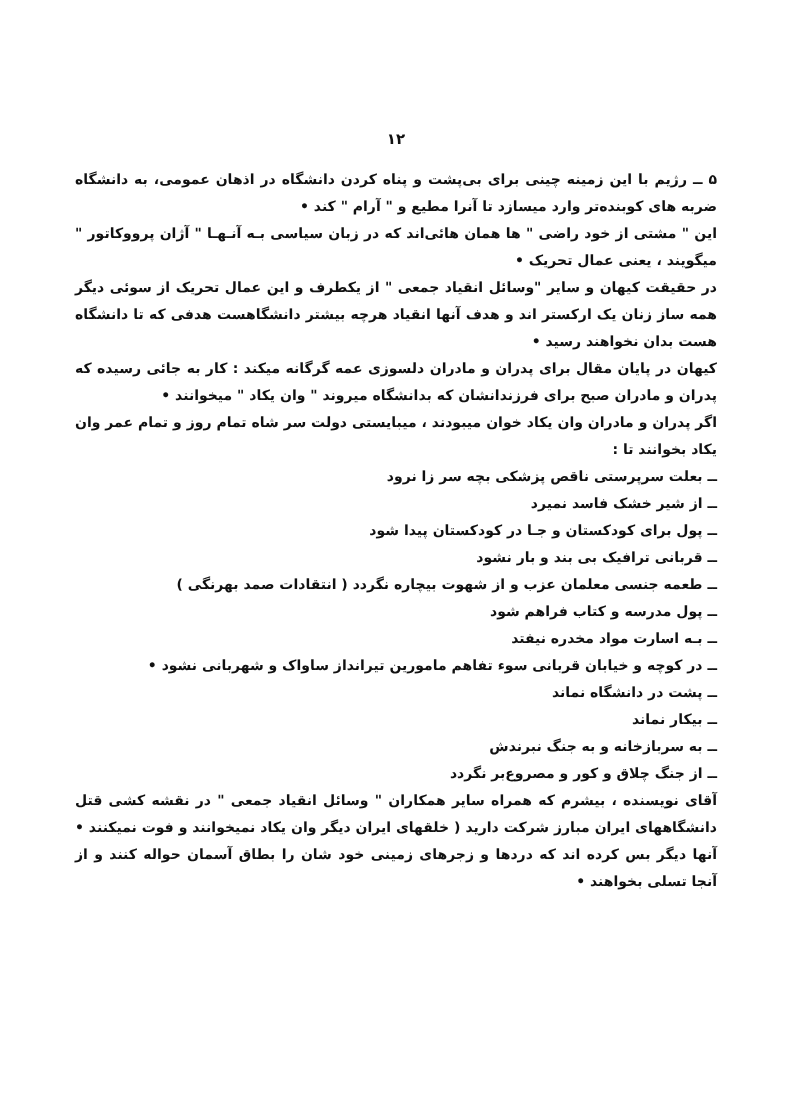۱۲
۵ ــ رژیم با این زمینه چینی برای بی‌پشت و پناه کردن دانشگاه در اذهان عمومی، به دانشگاه ضربه های کوبنده‌تر وارد میسازد تا آنرا مطیع و " آرام " کند •
این " مشتی از خود راضی " ها همان هائی‌اند که در زبان سیاسی بـه آنـهـا " آژان پرووکاتور " میگویند ، یعنی عمال تحریک •
در حقیقت کیهان و سایر "وسائل انقیاد جمعی " از یکطرف و این عمال تحریک از سوئی دیگر همه ساز زنان یک ارکستر اند و هدف آنها انقیاد هرچه بیشتر دانشگاهست هدفی که تا دانشگاه هست بدان نخواهند رسید •
کیهان در پایان مقال برای پدران و مادران دلسوزی عمه گرگانه میکند : کار به جائی رسیده که پدران و مادران صبح برای فرزندانشان که بدانشگاه میروند " وان یکاد " میخوانند •
اگر پدران و مادران وان یکاد خوان میبودند ، میبایستی دولت سر شاه تمام روز و تمام عمر وان یکاد بخوانند تا :
ــ بعلت سرپرستی ناقص پزشکی بچه سر زا نرود
ــ از شیر خشک فاسد نمیرد
ــ پول برای کودکستان و جـا در کودکستان پیدا شود
ــ قربانی ترافیک بی بند و بار نشود
ــ طعمه جنسی معلمان عزب و از شهوت بیچاره نگردد ( انتقادات صمد بهرنگی )
ــ پول مدرسه و کتاب فراهم شود
ــ بـه اسارت مواد مخدره نیفتد
ــ در کوچه و خیابان قربانی سوء تفاهم مامورین تیرانداز ساواک و شهربانی نشود •
ــ پشت در دانشگاه نماند
ــ بیکار نماند
ــ به سربازخانه و به جنگ نبرندش
ــ از جنگ چلاق و کور و مصروع‌بر نگردد
آقای نویسنده ، بیشرم که همراه سایر همکاران " وسائل انقیاد جمعی " در نقشه کشی قتل دانشگاههای ایران مبارز شرکت دارید ( خلقهای ایران دیگر وان یکاد نمیخوانند و فوت نمیکنند • آنها دیگر بس کرده اند که دردها و زجرهای زمینی خود شان را بطاق آسمان حواله کنند و از آنجا تسلی بخواهند •